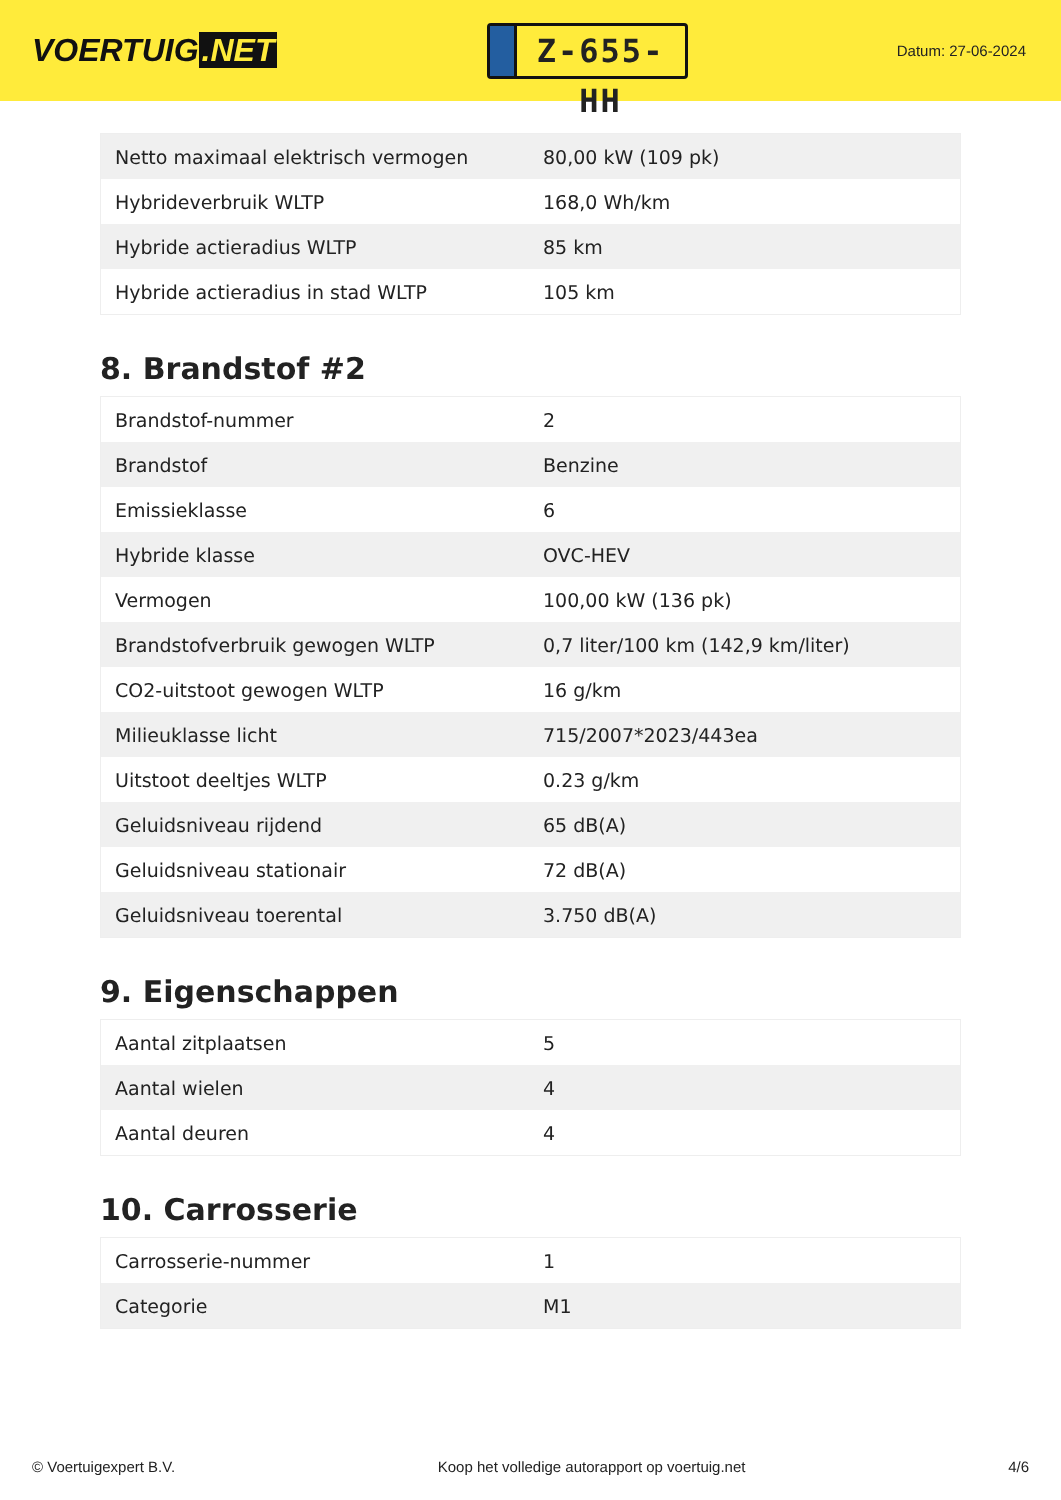VOERTUIG.NET
Z-655-HH
Datum: 27-06-2024
| Netto maximaal elektrisch vermogen | 80,00 kW (109 pk) |
| Hybrideverbruik WLTP | 168,0 Wh/km |
| Hybride actieradius WLTP | 85 km |
| Hybride actieradius in stad WLTP | 105 km |
8. Brandstof #2
| Brandstof-nummer | 2 |
| Brandstof | Benzine |
| Emissieklasse | 6 |
| Hybride klasse | OVC-HEV |
| Vermogen | 100,00 kW (136 pk) |
| Brandstofverbruik gewogen WLTP | 0,7 liter/100 km (142,9 km/liter) |
| CO2-uitstoot gewogen WLTP | 16 g/km |
| Milieuklasse licht | 715/2007*2023/443ea |
| Uitstoot deeltjes WLTP | 0.23 g/km |
| Geluidsniveau rijdend | 65 dB(A) |
| Geluidsniveau stationair | 72 dB(A) |
| Geluidsniveau toerental | 3.750 dB(A) |
9. Eigenschappen
| Aantal zitplaatsen | 5 |
| Aantal wielen | 4 |
| Aantal deuren | 4 |
10. Carrosserie
| Carrosserie-nummer | 1 |
| Categorie | M1 |
© Voertuigexpert B.V. Koop het volledige autorapport op voertuig.net 4/6